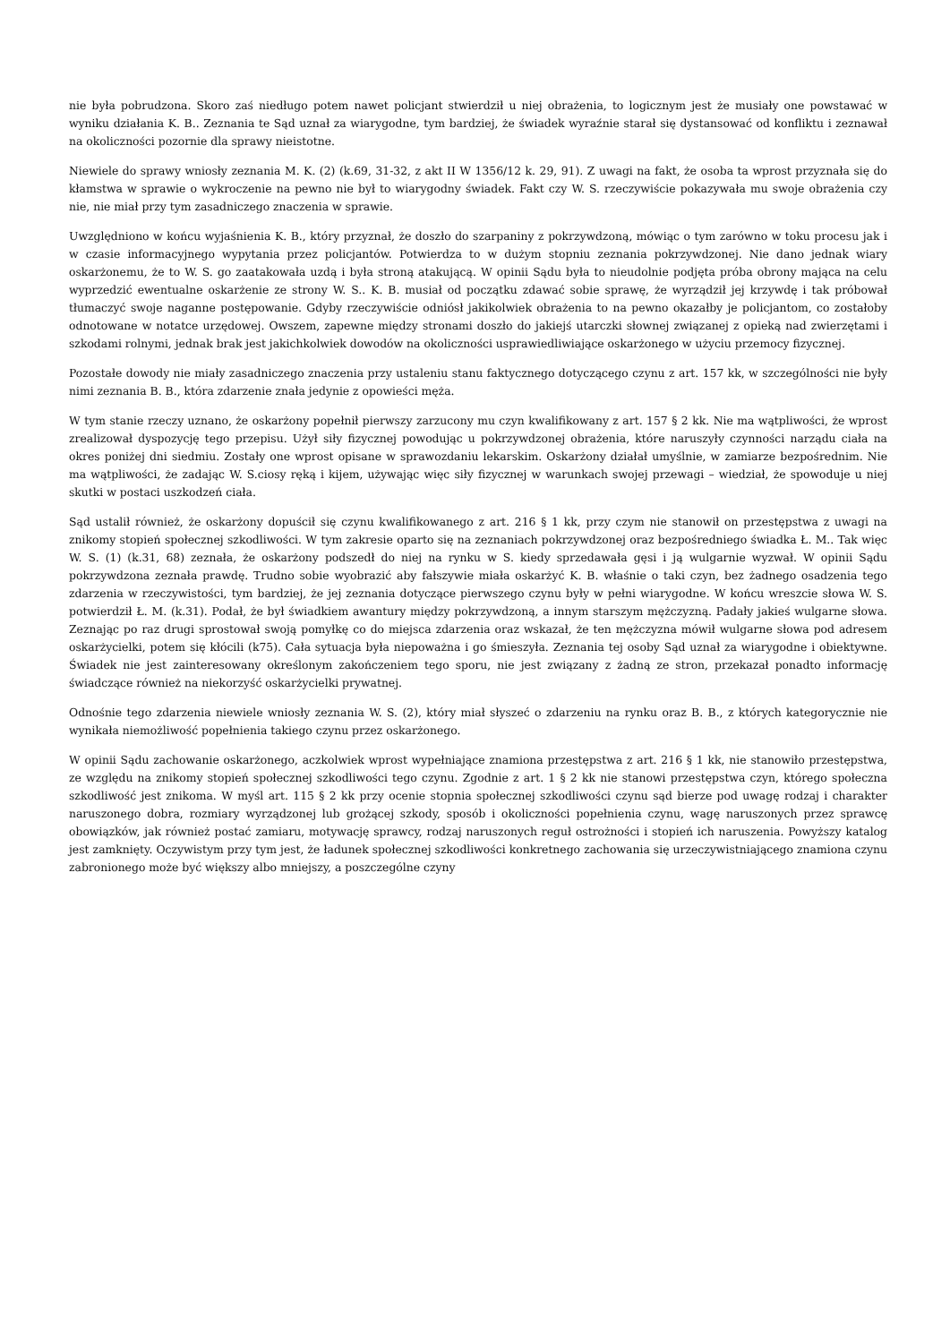nie była pobrudzona. Skoro zaś niedługo potem nawet policjant stwierdził u niej obrażenia, to logicznym jest że musiały one powstawać w wyniku działania K. B.. Zeznania te Sąd uznał za wiarygodne, tym bardziej, że świadek wyraźnie starał się dystansować od konfliktu i zeznawał na okoliczności pozornie dla sprawy nieistotne.
Niewiele do sprawy wniosły zeznania M. K. (2) (k.69, 31-32, z akt II W 1356/12 k. 29, 91). Z uwagi na fakt, że osoba ta wprost przyznała się do kłamstwa w sprawie o wykroczenie na pewno nie był to wiarygodny świadek. Fakt czy W. S. rzeczywiście pokazywała mu swoje obrażenia czy nie, nie miał przy tym zasadniczego znaczenia w sprawie.
Uwzględniono w końcu wyjaśnienia K. B., który przyznał, że doszło do szarpaniny z pokrzywdzoną, mówiąc o tym zarówno w toku procesu jak i w czasie informacyjnego wypytania przez policjantów. Potwierdza to w dużym stopniu zeznania pokrzywdzonej. Nie dano jednak wiary oskarżonemu, że to W. S. go zaatakowała uzdą i była stroną atakującą. W opinii Sądu była to nieudolnie podjęta próba obrony mająca na celu wyprzedzić ewentualne oskarżenie ze strony W. S.. K. B. musiał od początku zdawać sobie sprawę, że wyrządził jej krzywdę i tak próbował tłumaczyć swoje naganne postępowanie. Gdyby rzeczywiście odniósł jakikolwiek obrażenia to na pewno okazałby je policjantom, co zostałoby odnotowane w notatce urzędowej. Owszem, zapewne między stronami doszło do jakiejś utarczki słownej związanej z opieką nad zwierzętami i szkodami rolnymi, jednak brak jest jakichkolwiek dowodów na okoliczności usprawiedliwiające oskarżonego w użyciu przemocy fizycznej.
Pozostałe dowody nie miały zasadniczego znaczenia przy ustaleniu stanu faktycznego dotyczącego czynu z art. 157 kk, w szczególności nie były nimi zeznania B. B., która zdarzenie znała jedynie z opowieści męża.
W tym stanie rzeczy uznano, że oskarżony popełnił pierwszy zarzucony mu czyn kwalifikowany z art. 157 § 2 kk. Nie ma wątpliwości, że wprost zrealizował dyspozycję tego przepisu. Użył siły fizycznej powodując u pokrzywdzonej obrażenia, które naruszyły czynności narządu ciała na okres poniżej dni siedmiu. Zostały one wprost opisane w sprawozdaniu lekarskim. Oskarżony działał umyślnie, w zamiarze bezpośrednim. Nie ma wątpliwości, że zadając W. S.ciosy ręką i kijem, używając więc siły fizycznej w warunkach swojej przewagi – wiedział, że spowoduje u niej skutki w postaci uszkodzeń ciała.
Sąd ustalił również, że oskarżony dopuścił się czynu kwalifikowanego z art. 216 § 1 kk, przy czym nie stanowił on przestępstwa z uwagi na znikomy stopień społecznej szkodliwości. W tym zakresie oparto się na zeznaniach pokrzywdzonej oraz bezpośredniego świadka Ł. M.. Tak więc W. S. (1) (k.31, 68) zeznała, że oskarżony podszedł do niej na rynku w S. kiedy sprzedawała gęsi i ją wulgarnie wyzwał. W opinii Sądu pokrzywdzona zeznała prawdę. Trudno sobie wyobrazić aby fałszywie miała oskarżyć K. B. właśnie o taki czyn, bez żadnego osadzenia tego zdarzenia w rzeczywistości, tym bardziej, że jej zeznania dotyczące pierwszego czynu były w pełni wiarygodne. W końcu wreszcie słowa W. S. potwierdził Ł. M. (k.31). Podał, że był świadkiem awantury między pokrzywdzoną, a innym starszym mężczyzną. Padały jakieś wulgarne słowa. Zeznając po raz drugi sprostował swoją pomyłkę co do miejsca zdarzenia oraz wskazał, że ten mężczyzna mówił wulgarne słowa pod adresem oskarżycielki, potem się kłócili (k75). Cała sytuacja była niepoważna i go śmieszyła. Zeznania tej osoby Sąd uznał za wiarygodne i obiektywne. Świadek nie jest zainteresowany określonym zakończeniem tego sporu, nie jest związany z żadną ze stron, przekazał ponadto informację świadczące również na niekorzyść oskarżycielki prywatnej.
Odnośnie tego zdarzenia niewiele wniosły zeznania W. S. (2), który miał słyszeć o zdarzeniu na rynku oraz B. B., z których kategorycznie nie wynikała niemożliwość popełnienia takiego czynu przez oskarżonego.
W opinii Sądu zachowanie oskarżonego, aczkolwiek wprost wypełniające znamiona przestępstwa z art. 216 § 1 kk, nie stanowiło przestępstwa, ze względu na znikomy stopień społecznej szkodliwości tego czynu. Zgodnie z art. 1 § 2 kk nie stanowi przestępstwa czyn, którego społeczna szkodliwość jest znikoma. W myśl art. 115 § 2 kk przy ocenie stopnia społecznej szkodliwości czynu sąd bierze pod uwagę rodzaj i charakter naruszonego dobra, rozmiary wyrządzonej lub grożącej szkody, sposób i okoliczności popełnienia czynu, wagę naruszonych przez sprawcę obowiązków, jak również postać zamiaru, motywację sprawcy, rodzaj naruszonych reguł ostrożności i stopień ich naruszenia. Powyższy katalog jest zamknięty. Oczywistym przy tym jest, że ładunek społecznej szkodliwości konkretnego zachowania się urzeczywistniającego znamiona czynu zabronionego może być większy albo mniejszy, a poszczególne czyny